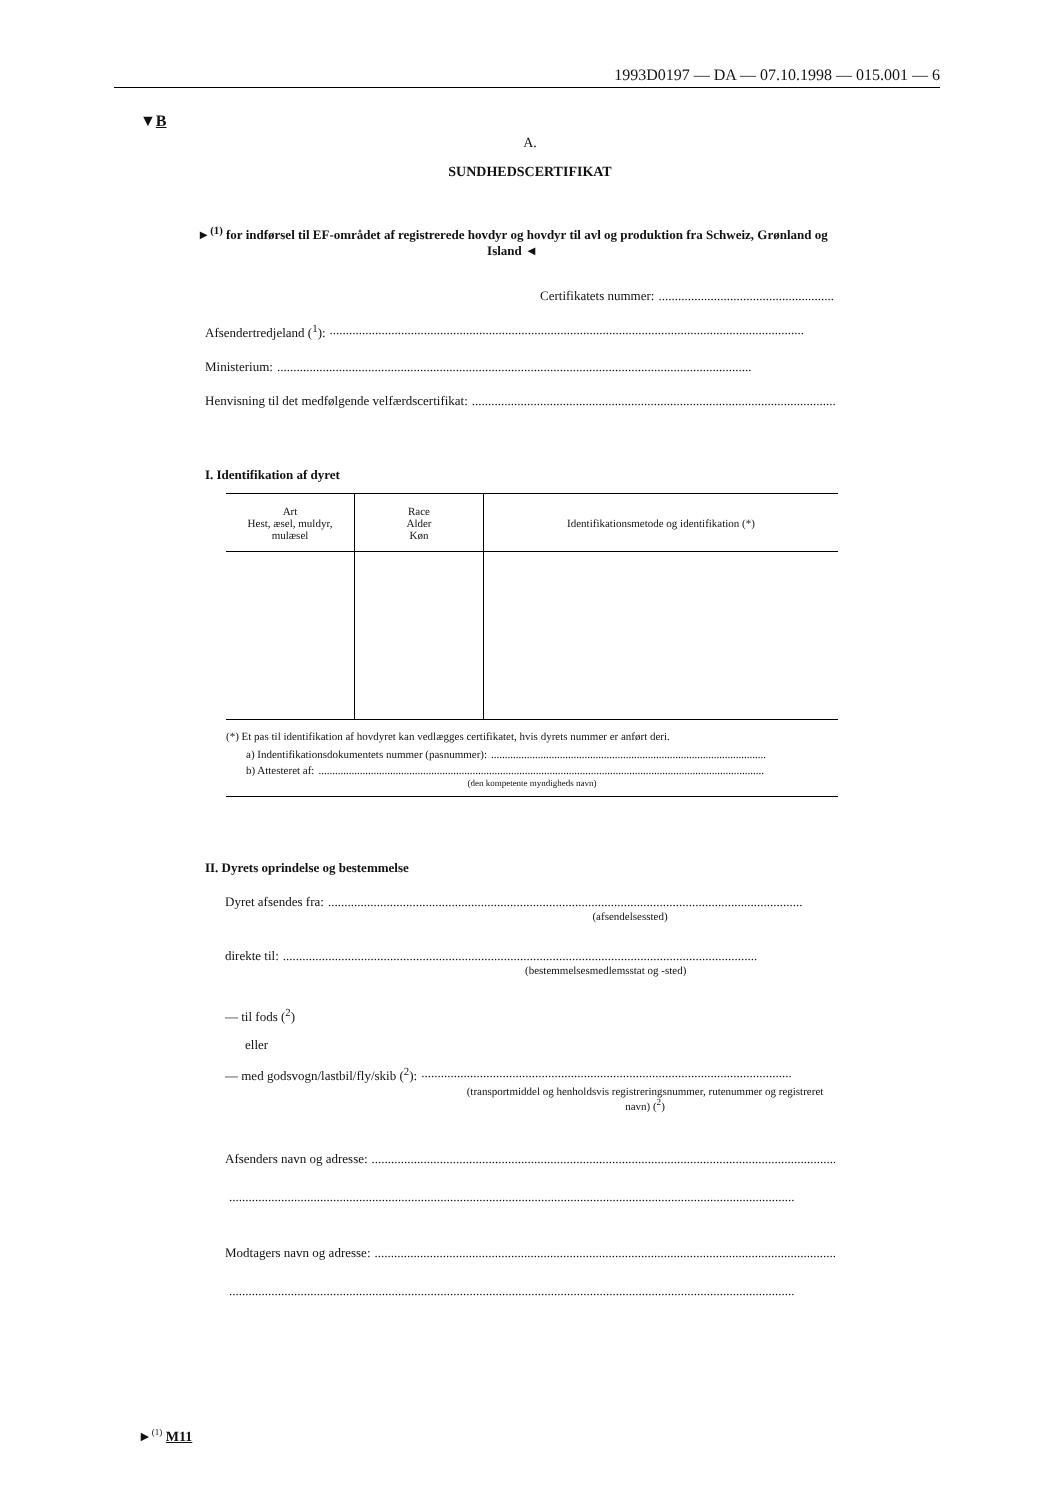1993D0197 — DA — 07.10.1998 — 015.001 — 6
▼B
A.
SUNDHEDSCERTIFIKAT
►<sup>(1)</sup> for indførsel til EF-området af registrerede hovdyr og hovdyr til avl og produktion fra Schweiz, Grønland og Island ◄
Certifikatets nummer:..............................................................
Afsendertredjeland (<sup>1</sup>):..................................................................................................................................................
Ministerium:..................................................................................................................................................
Henvisning til det medfølgende velfærdscertifikat:..................................................................................................................
I. Identifikation af dyret
| Art Hest, æsel, muldyr, mulæsel | Race Alder Køn | Identifikationsmetode og identifikation (*) |
| --- | --- | --- |
(*) Et pas til identifikation af hovdyret kan vedlægges certifikatet, hvis dyrets nummer er anført deri.
a) Indentifikationsdokumentets nummer (pasnummer):....................................................................................................
b) Attesteret af:..................................................................................................................................................................
(den kompetente myndigheds navn)
II. Dyrets oprindelse og bestemmelse
Dyret afsendes fra:..................................................................................................................................................
(afsendelsessted)
direkte til:..................................................................................................................................................
(bestemmelsesmedlemsstat og -sted)
— til fods (<sup>2</sup>)
eller
— med godsvogn/lastbil/fly/skib (<sup>2</sup>):..................................................................................................................
(transportmiddel og henholdsvis registreringsnummer, rutenummer og registreret navn) (<sup>2</sup>)
Afsenders navn og adresse:..................................................................................................................................................
..............................................................................................................................................................................
Modtagers navn og adresse:..................................................................................................................................................
..............................................................................................................................................................................
►<sup>(1)</sup> M11